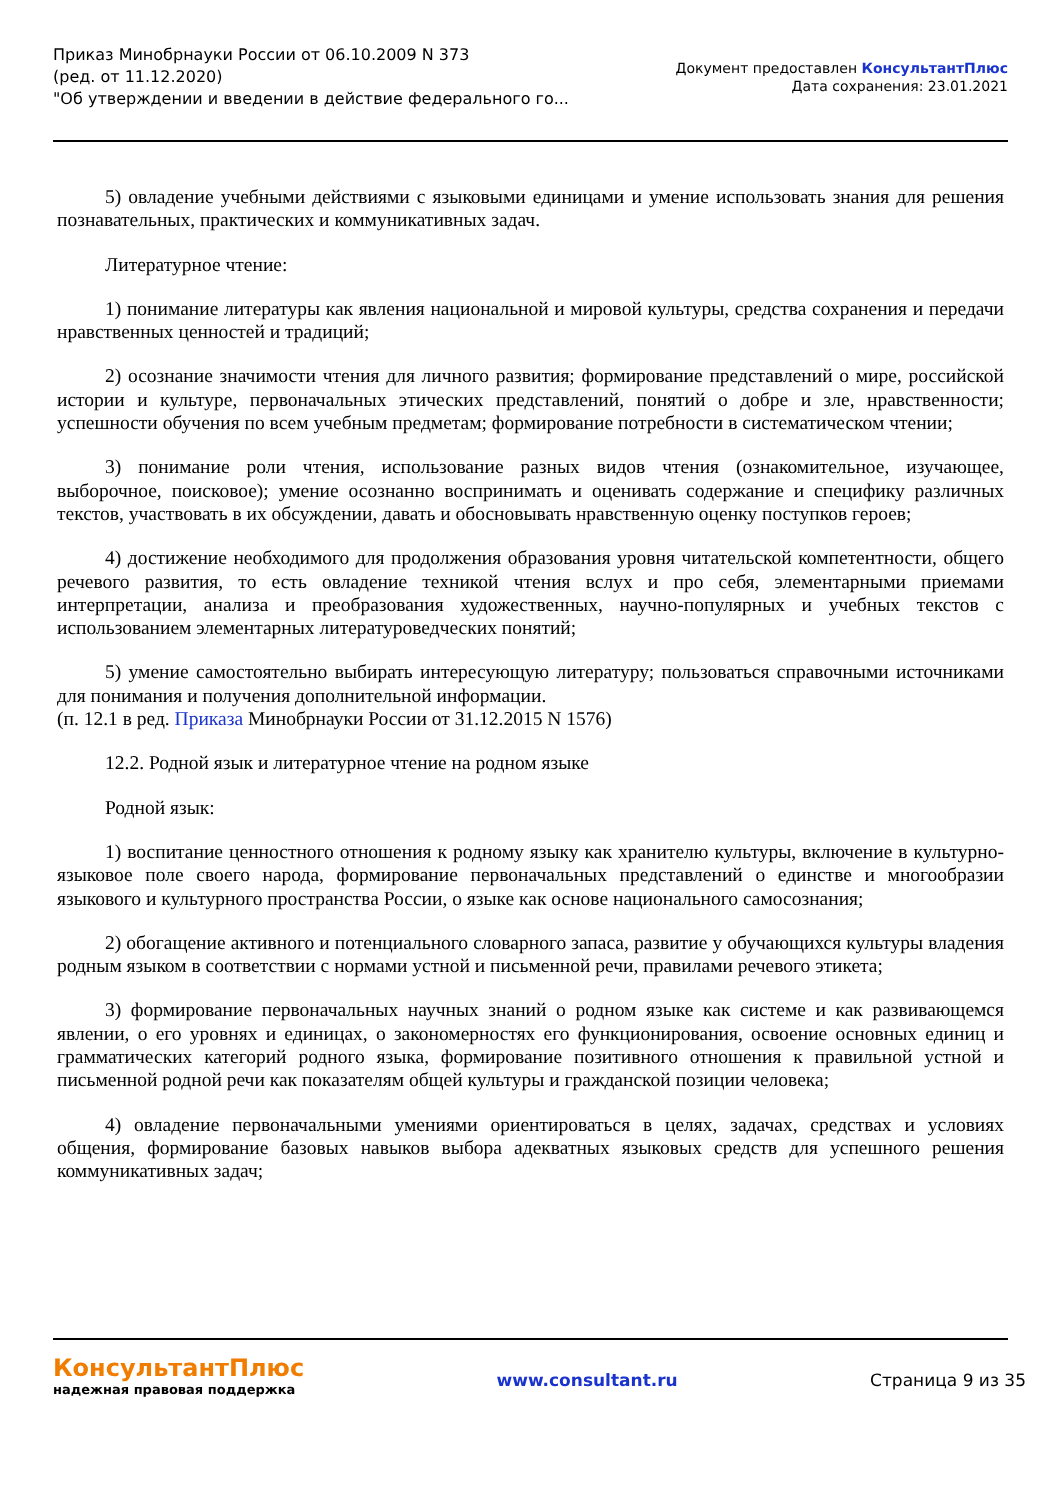Приказ Минобрнауки России от 06.10.2009 N 373
(ред. от 11.12.2020)
"Об утверждении и введении в действие федерального го...
Документ предоставлен КонсультантПлюс
Дата сохранения: 23.01.2021
5) овладение учебными действиями с языковыми единицами и умение использовать знания для решения познавательных, практических и коммуникативных задач.
Литературное чтение:
1) понимание литературы как явления национальной и мировой культуры, средства сохранения и передачи нравственных ценностей и традиций;
2) осознание значимости чтения для личного развития; формирование представлений о мире, российской истории и культуре, первоначальных этических представлений, понятий о добре и зле, нравственности; успешности обучения по всем учебным предметам; формирование потребности в систематическом чтении;
3) понимание роли чтения, использование разных видов чтения (ознакомительное, изучающее, выборочное, поисковое); умение осознанно воспринимать и оценивать содержание и специфику различных текстов, участвовать в их обсуждении, давать и обосновывать нравственную оценку поступков героев;
4) достижение необходимого для продолжения образования уровня читательской компетентности, общего речевого развития, то есть овладение техникой чтения вслух и про себя, элементарными приемами интерпретации, анализа и преобразования художественных, научно-популярных и учебных текстов с использованием элементарных литературоведческих понятий;
5) умение самостоятельно выбирать интересующую литературу; пользоваться справочными источниками для понимания и получения дополнительной информации.
(п. 12.1 в ред. Приказа Минобрнауки России от 31.12.2015 N 1576)
12.2. Родной язык и литературное чтение на родном языке
Родной язык:
1) воспитание ценностного отношения к родному языку как хранителю культуры, включение в культурно-языковое поле своего народа, формирование первоначальных представлений о единстве и многообразии языкового и культурного пространства России, о языке как основе национального самосознания;
2) обогащение активного и потенциального словарного запаса, развитие у обучающихся культуры владения родным языком в соответствии с нормами устной и письменной речи, правилами речевого этикета;
3) формирование первоначальных научных знаний о родном языке как системе и как развивающемся явлении, о его уровнях и единицах, о закономерностях его функционирования, освоение основных единиц и грамматических категорий родного языка, формирование позитивного отношения к правильной устной и письменной родной речи как показателям общей культуры и гражданской позиции человека;
4) овладение первоначальными умениями ориентироваться в целях, задачах, средствах и условиях общения, формирование базовых навыков выбора адекватных языковых средств для успешного решения коммуникативных задач;
КонсультантПлюс
надежная правовая поддержка
www.consultant.ru Страница 9 из 35